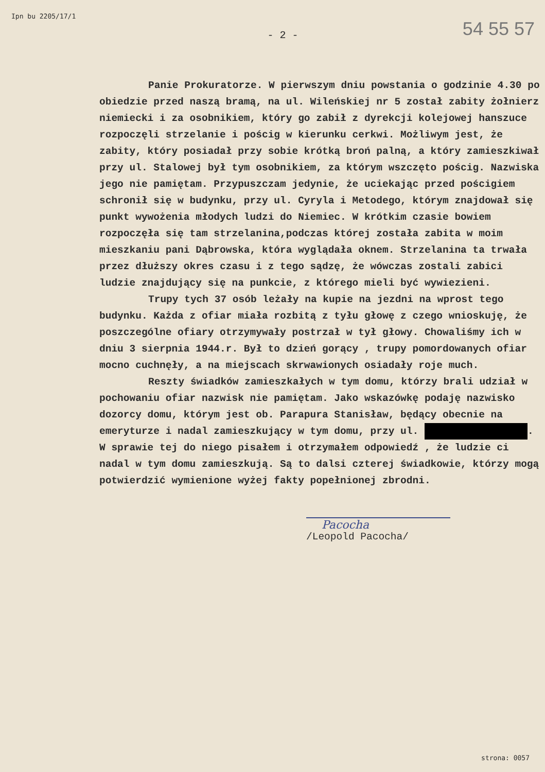Ipn bu 2205/17/1
54 55 57
- 2 -
Panie Prokuratorze. W pierwszym dniu powstania o godzinie 4.30 po obiedzie przed naszą bramą, na ul. Wileńskiej nr 5 został zabity żołnierz niemiecki i za osobnikiem, który go zabił z dyrekcji kolejowej hanszuce rozpoczęli strzelanie i pościg w kierunku cerkwi. Możliwym jest, że zabity, który posiadał przy sobie krótką broń palną, a który zamieszkiwał przy ul. Stalowej był tym osobnikiem, za którym wszczęto pościg. Nazwiska jego nie pamiętam. Przypuszczam jedynie, że uciekając przed pościgiem schronił się w budynku, przy ul. Cyryla i Metodego, którym znajdował się punkt wywożenia młodych ludzi do Niemiec. W krótkim czasie bowiem rozpoczęła się tam strzelanina,podczas której została zabita w moim mieszkaniu pani Dąbrowska, która wyglądała oknem. Strzelanina ta trwała przez dłuższy okres czasu i z tego sądzę, że wówczas zostali zabici ludzie znajdujący się na punkcie, z którego mieli być wywiezieni.
Trupy tych 37 osób leżały na kupie na jezdni na wprost tego budynku. Każda z ofiar miała rozbitą z tyłu głowę z czego wnioskuję, że poszczególne ofiary otrzymywały postrzał w tył głowy. Chowaliśmy ich w dniu 3 sierpnia 1944.r. Był to dzień gorący , trupy pomordowanych ofiar mocno cuchnęły, a na miejscach skrwawionych osiadały roje much.
Reszty świadków zamieszkałych w tym domu, którzy brali udział w pochowaniu ofiar nazwisk nie pamiętam. Jako wskazówkę podaję nazwisko dozorcy domu, którym jest ob. Parapura Stanisław, będący obecnie na emeryturze i nadal zamieszkujący w tym domu, przy ul. .
W sprawie tej do niego pisałem i otrzymałem odpowiedź , że ludzie ci nadal w tym domu zamieszkują. Są to dalsi czterej świadkowie, którzy mogą potwierdzić wymienione wyżej fakty popełnionej zbrodni.
Pacocha
/Leopold Pacocha/
strona: 0057